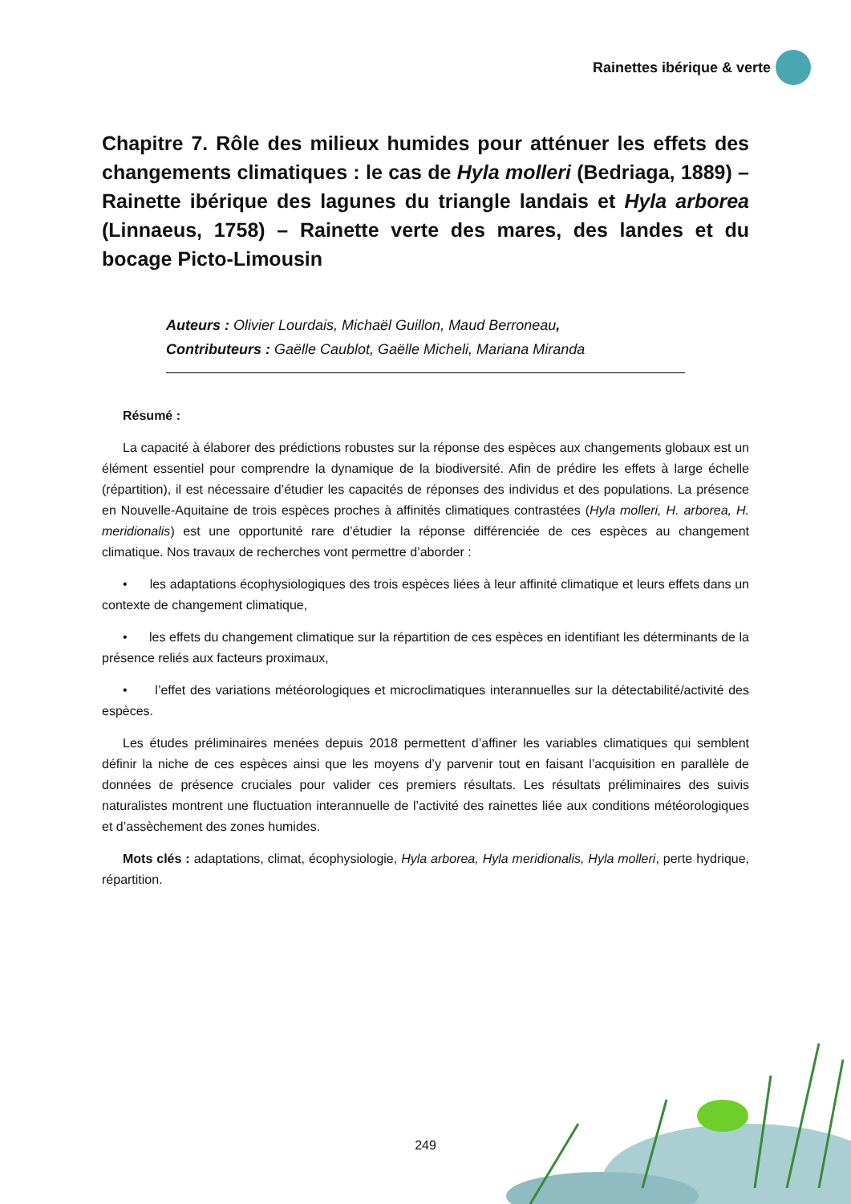Rainettes ibérique & verte
Chapitre 7. Rôle des milieux humides pour atténuer les effets des changements climatiques : le cas de Hyla molleri (Bedriaga, 1889) – Rainette ibérique des lagunes du triangle landais et Hyla arborea (Linnaeus, 1758) – Rainette verte des mares, des landes et du bocage Picto-Limousin
Auteurs : Olivier Lourdais, Michaël Guillon, Maud Berroneau,
Contributeurs : Gaëlle Caublot, Gaëlle Micheli, Mariana Miranda
Résumé :
La capacité à élaborer des prédictions robustes sur la réponse des espèces aux changements globaux est un élément essentiel pour comprendre la dynamique de la biodiversité. Afin de prédire les effets à large échelle (répartition), il est nécessaire d’étudier les capacités de réponses des individus et des populations. La présence en Nouvelle-Aquitaine de trois espèces proches à affinités climatiques contrastées (Hyla molleri, H. arborea, H. meridionalis) est une opportunité rare d’étudier la réponse différenciée de ces espèces au changement climatique. Nos travaux de recherches vont permettre d’aborder :
• les adaptations écophysiologiques des trois espèces liées à leur affinité climatique et leurs effets dans un contexte de changement climatique,
• les effets du changement climatique sur la répartition de ces espèces en identifiant les déterminants de la présence reliés aux facteurs proximaux,
• l’effet des variations météorologiques et microclimatiques interannuelles sur la détectabilité/activité des espèces.
Les études préliminaires menées depuis 2018 permettent d’affiner les variables climatiques qui semblent définir la niche de ces espèces ainsi que les moyens d’y parvenir tout en faisant l’acquisition en parallèle de données de présence cruciales pour valider ces premiers résultats. Les résultats préliminaires des suivis naturalistes montrent une fluctuation interannuelle de l’activité des rainettes liée aux conditions météorologiques et d’assèchement des zones humides.
Mots clés : adaptations, climat, écophysiologie, Hyla arborea, Hyla meridionalis, Hyla molleri, perte hydrique, répartition.
249